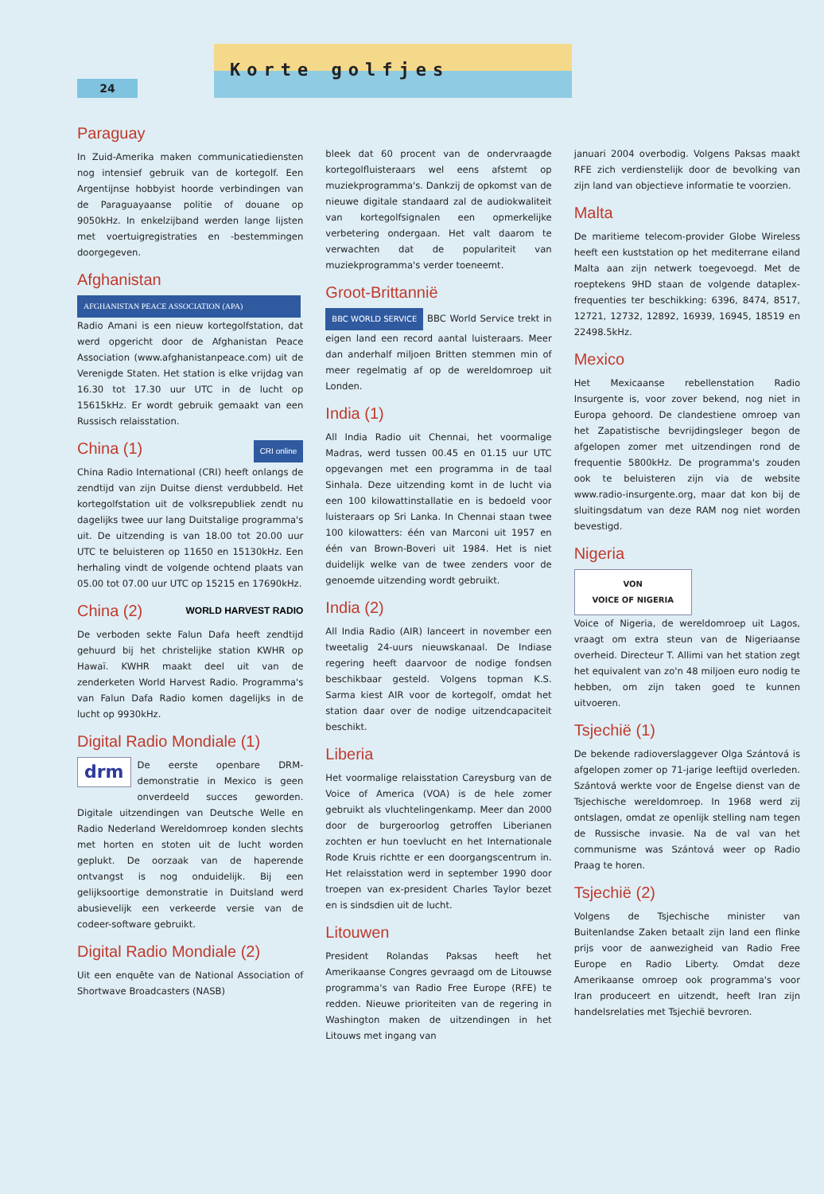24
Korte golfjes
Paraguay
In Zuid-Amerika maken communicatiediensten nog intensief gebruik van de kortegolf. Een Argentijnse hobbyist hoorde verbindingen van de Paraguayaanse politie of douane op 9050kHz. In enkelzijband werden lange lijsten met voertuigregistraties en -bestemmingen doorgegeven.
Afghanistan
AFGHANISTAN PEACE ASSOCIATION (APA)
Radio Amani is een nieuw kortegolfstation, dat werd opgericht door de Afghanistan Peace Association (www.afghanistanpeace.com) uit de Verenigde Staten. Het station is elke vrijdag van 16.30 tot 17.30 uur UTC in de lucht op 15615kHz. Er wordt gebruik gemaakt van een Russisch relaisstation.
China (1) CRI online
China Radio International (CRI) heeft onlangs de zendtijd van zijn Duitse dienst verdubbeld. Het kortegolfstation uit de volksrepubliek zendt nu dagelijks twee uur lang Duitstalige programma's uit. De uitzending is van 18.00 tot 20.00 uur UTC te beluisteren op 11650 en 15130kHz. Een herhaling vindt de volgende ochtend plaats van 05.00 tot 07.00 uur UTC op 15215 en 17690kHz.
China (2) WORLD HARVEST RADIO
De verboden sekte Falun Dafa heeft zendtijd gehuurd bij het christelijke station KWHR op Hawaï. KWHR maakt deel uit van de zenderketen World Harvest Radio. Programma's van Falun Dafa Radio komen dagelijks in de lucht op 9930kHz.
Digital Radio Mondiale (1)
drm De eerste openbare DRM-demonstratie in Mexico is geen onverdeeld succes geworden. Digitale uitzendingen van Deutsche Welle en Radio Nederland Wereldomroep konden slechts met horten en stoten uit de lucht worden geplukt. De oorzaak van de haperende ontvangst is nog onduidelijk. Bij een gelijksoortige demonstratie in Duitsland werd abusievelijk een verkeerde versie van de codeer-software gebruikt.
Digital Radio Mondiale (2)
Uit een enquête van de National Association of Shortwave Broadcasters (NASB)
bleek dat 60 procent van de ondervraagde kortegolfluisteraars wel eens afstemt op muziekprogramma's. Dankzij de opkomst van de nieuwe digitale standaard zal de audiokwaliteit van kortegolfsignalen een opmerkelijke verbetering ondergaan. Het valt daarom te verwachten dat de populariteit van muziekprogramma's verder toeneemt.
Groot-Brittannië
BBC WORLD SERVICE BBC World Service trekt in eigen land een record aantal luisteraars. Meer dan anderhalf miljoen Britten stemmen min of meer regelmatig af op de wereldomroep uit Londen.
India (1)
All India Radio uit Chennai, het voormalige Madras, werd tussen 00.45 en 01.15 uur UTC opgevangen met een programma in de taal Sinhala. Deze uitzending komt in de lucht via een 100 kilowattinstallatie en is bedoeld voor luisteraars op Sri Lanka. In Chennai staan twee 100 kilowatters: één van Marconi uit 1957 en één van Brown-Boveri uit 1984. Het is niet duidelijk welke van de twee zenders voor de genoemde uitzending wordt gebruikt.
India (2)
All India Radio (AIR) lanceert in november een tweetalig 24-uurs nieuwskanaal. De Indiase regering heeft daarvoor de nodige fondsen beschikbaar gesteld. Volgens topman K.S. Sarma kiest AIR voor de kortegolf, omdat het station daar over de nodige uitzendcapaciteit beschikt.
Liberia
Het voormalige relaisstation Careysburg van de Voice of America (VOA) is de hele zomer gebruikt als vluchtelingenkamp. Meer dan 2000 door de burgeroorlog getroffen Liberianen zochten er hun toevlucht en het Internationale Rode Kruis richtte er een doorgangscentrum in. Het relaisstation werd in september 1990 door troepen van ex-president Charles Taylor bezet en is sindsdien uit de lucht.
Litouwen
President Rolandas Paksas heeft het Amerikaanse Congres gevraagd om de Litouwse programma's van Radio Free Europe (RFE) te redden. Nieuwe prioriteiten van de regering in Washington maken de uitzendingen in het Litouws met ingang van
januari 2004 overbodig. Volgens Paksas maakt RFE zich verdienstelijk door de bevolking van zijn land van objectieve informatie te voorzien.
Malta
De maritieme telecom-provider Globe Wireless heeft een kuststation op het mediterrane eiland Malta aan zijn netwerk toegevoegd. Met de roeptekens 9HD staan de volgende dataplex-frequenties ter beschikking: 6396, 8474, 8517, 12721, 12732, 12892, 16939, 16945, 18519 en 22498.5kHz.
Mexico
Het Mexicaanse rebellenstation Radio Insurgente is, voor zover bekend, nog niet in Europa gehoord. De clandestiene omroep van het Zapatistische bevrijdingsleger begon de afgelopen zomer met uitzendingen rond de frequentie 5800kHz. De programma's zouden ook te beluisteren zijn via de website www.radio-insurgente.org, maar dat kon bij de sluitingsdatum van deze RAM nog niet worden bevestigd.
Nigeria
VON
VOICE OF NIGERIA
Voice of Nigeria, de wereldomroep uit Lagos, vraagt om extra steun van de Nigeriaanse overheid. Directeur T. Allimi van het station zegt het equivalent van zo'n 48 miljoen euro nodig te hebben, om zijn taken goed te kunnen uitvoeren.
Tsjechië (1)
De bekende radioverslaggever Olga Szántová is afgelopen zomer op 71-jarige leeftijd overleden. Szántová werkte voor de Engelse dienst van de Tsjechische wereldomroep. In 1968 werd zij ontslagen, omdat ze openlijk stelling nam tegen de Russische invasie. Na de val van het communisme was Szántová weer op Radio Praag te horen.
Tsjechië (2)
Volgens de Tsjechische minister van Buitenlandse Zaken betaalt zijn land een flinke prijs voor de aanwezigheid van Radio Free Europe en Radio Liberty. Omdat deze Amerikaanse omroep ook programma's voor Iran produceert en uitzendt, heeft Iran zijn handelsrelaties met Tsjechië bevroren.